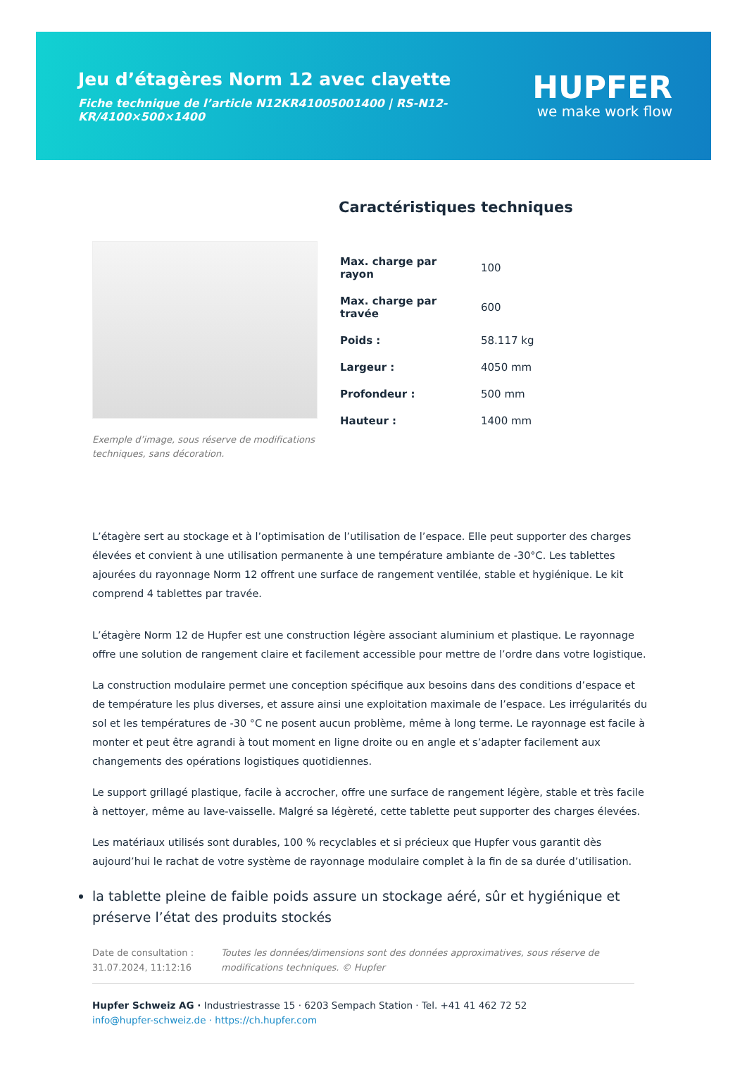Jeu d’étagères Norm 12 avec clayette
Fiche technique de l’article N12KR41005001400 | RS-N12-KR/4100×500×1400
HUPFER
we make work flow
Exemple d’image, sous réserve de modifications techniques, sans décoration.
Caractéristiques techniques
| Max. charge par rayon | 100 |
| Max. charge par travée | 600 |
| Poids : | 58.117 kg |
| Largeur : | 4050 mm |
| Profondeur : | 500 mm |
| Hauteur : | 1400 mm |
L’étagère sert au stockage et à l’optimisation de l’utilisation de l’espace. Elle peut supporter des charges élevées et convient à une utilisation permanente à une température ambiante de -30°C. Les tablettes ajourées du rayonnage Norm 12 offrent une surface de rangement ventilée, stable et hygiénique. Le kit comprend 4 tablettes par travée.
L’étagère Norm 12 de Hupfer est une construction légère associant aluminium et plastique. Le rayonnage offre une solution de rangement claire et facilement accessible pour mettre de l’ordre dans votre logistique.
La construction modulaire permet une conception spécifique aux besoins dans des conditions d’espace et de température les plus diverses, et assure ainsi une exploitation maximale de l’espace. Les irrégularités du sol et les températures de -30 °C ne posent aucun problème, même à long terme. Le rayonnage est facile à monter et peut être agrandi à tout moment en ligne droite ou en angle et s’adapter facilement aux changements des opérations logistiques quotidiennes.
Le support grillagé plastique, facile à accrocher, offre une surface de rangement légère, stable et très facile à nettoyer, même au lave-vaisselle. Malgré sa légèreté, cette tablette peut supporter des charges élevées.
Les matériaux utilisés sont durables, 100 % recyclables et si précieux que Hupfer vous garantit dès aujourd’hui le rachat de votre système de rayonnage modulaire complet à la fin de sa durée d’utilisation.
la tablette pleine de faible poids assure un stockage aéré, sûr et hygiénique et préserve l’état des produits stockés
Date de consultation : 31.07.2024, 11:12:16
Toutes les données/dimensions sont des données approximatives, sous réserve de modifications techniques. © Hupfer
Hupfer Schweiz AG · Industriestrasse 15 · 6203 Sempach Station · Tel. +41 41 462 72 52
info@hupfer-schweiz.de · https://ch.hupfer.com